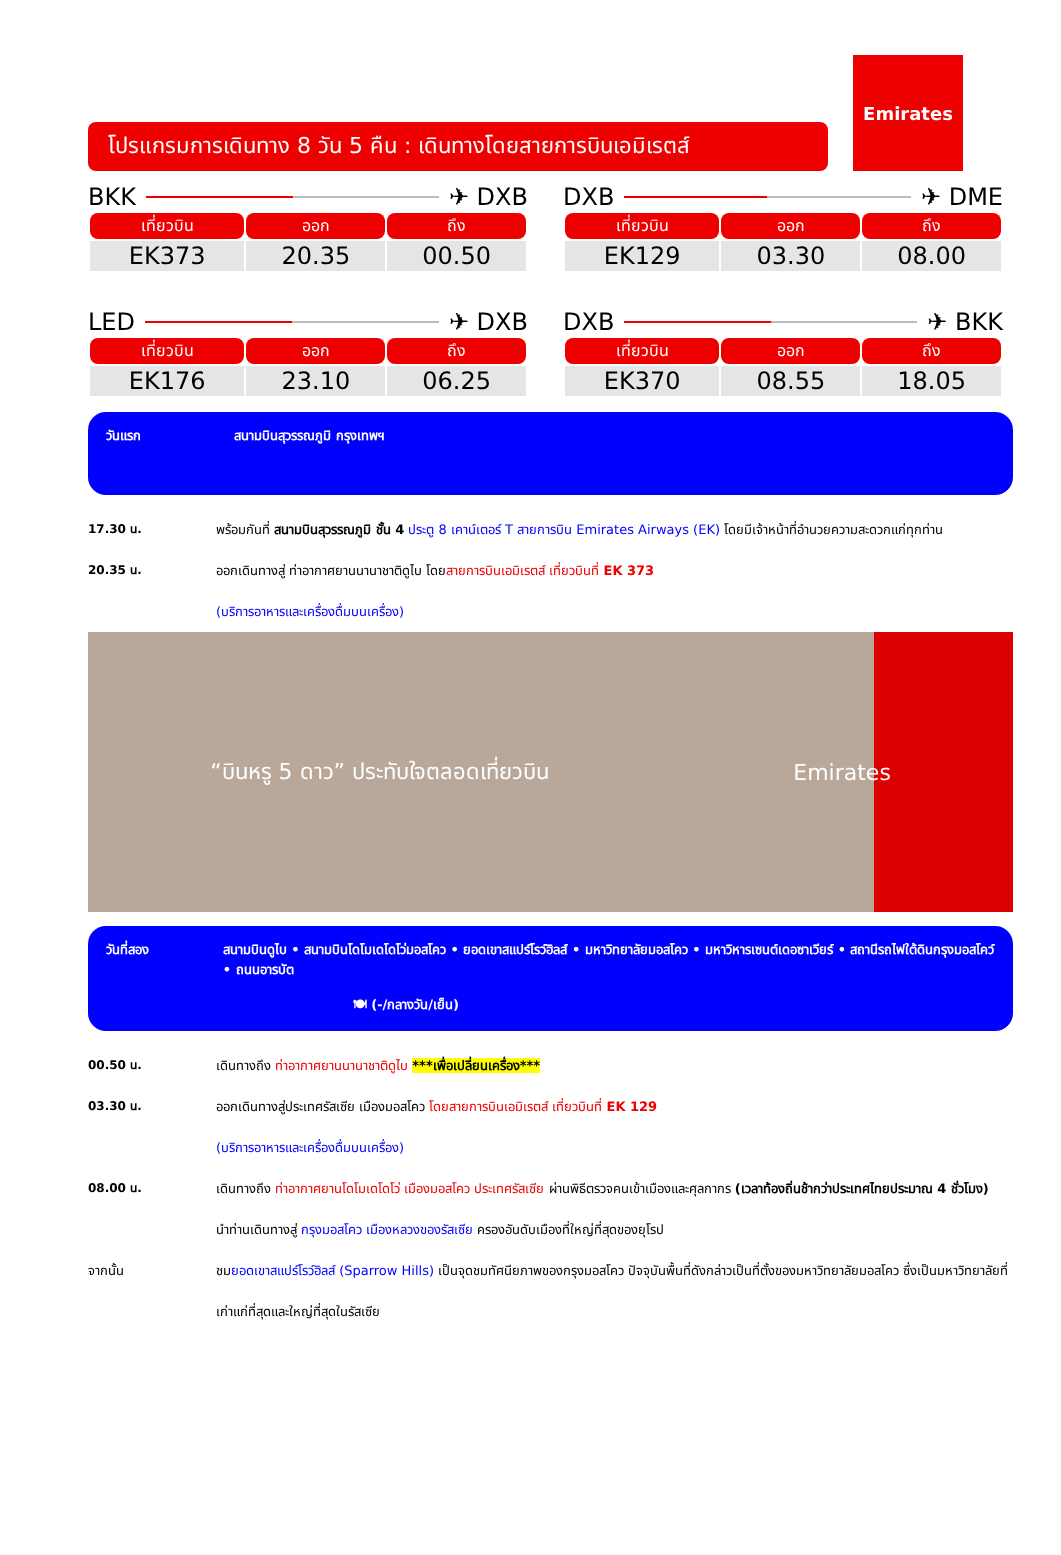โปรแกรมการเดินทาง 8 วัน 5 คืน : เดินทางโดยสายการบินเอมิเรตส์
Emirates
BKK ✈ DXB
| เที่ยวบิน | ออก | ถึง |
| --- | --- | --- |
| EK373 | 20.35 | 00.50 |
DXB ✈ DME
| เที่ยวบิน | ออก | ถึง |
| --- | --- | --- |
| EK129 | 03.30 | 08.00 |
LED ✈ DXB
| เที่ยวบิน | ออก | ถึง |
| --- | --- | --- |
| EK176 | 23.10 | 06.25 |
DXB ✈ BKK
| เที่ยวบิน | ออก | ถึง |
| --- | --- | --- |
| EK370 | 08.55 | 18.05 |
วันแรก สนามบินสุวรรณภูมิ กรุงเทพฯ
17.30 น. พร้อมกันที่ สนามบินสุวรรณภูมิ ชั้น 4 ประตู 8 เคาน์เตอร์ T สายการบิน Emirates Airways (EK) โดยมีเจ้าหน้าที่อำนวยความสะดวกแก่ทุกท่าน
20.35 น. ออกเดินทางสู่ ท่าอากาศยานนานาชาติดูไบ โดยสายการบินเอมิเรตส์ เที่ยวบินที่ EK 373
(บริการอาหารและเครื่องดื่มบนเครื่อง)
“บินหรู 5 ดาว” ประทับใจตลอดเที่ยวบิน Emirates
วันที่สอง สนามบินดูไบ • สนามบินโดโมเดโดโว่มอสโคว • ยอดเขาสแปร์โรว์ฮิลส์ • มหาวิทยาลัยมอสโคว • มหาวิหารเซนต์เดอซาเวียร์ • สถานีรถไฟใต้ดินกรุงมอสโคว์ • ถนนอารบัต
🍽 (-/กลางวัน/เย็น)
00.50 น. เดินทางถึง ท่าอากาศยานนานาชาติดูไบ ***เพื่อเปลี่ยนเครื่อง***
03.30 น. ออกเดินทางสู่ประเทศรัสเซีย เมืองมอสโคว โดยสายการบินเอมิเรตส์ เที่ยวบินที่ EK 129
(บริการอาหารและเครื่องดื่มบนเครื่อง)
08.00 น. เดินทางถึง ท่าอากาศยานโดโมเดโดโว่ เมืองมอสโคว ประเทศรัสเซีย ผ่านพิธีตรวจคนเข้าเมืองและศุลกากร (เวลาท้องถิ่นช้ากว่าประเทศไทยประมาณ 4 ชั่วโมง)
นำท่านเดินทางสู่ กรุงมอสโคว เมืองหลวงของรัสเซีย ครองอันดับเมืองที่ใหญ่ที่สุดของยุโรป
จากนั้น ชมยอดเขาสแปร์โรว์ฮิลส์ (Sparrow Hills) เป็นจุดชมทัศนียภาพของกรุงมอสโคว ปัจจุบันพื้นที่ดังกล่าวเป็นที่ตั้งของมหาวิทยาลัยมอสโคว ซึ่งเป็นมหาวิทยาลัยที่เก่าแก่ที่สุดและใหญ่ที่สุดในรัสเซีย